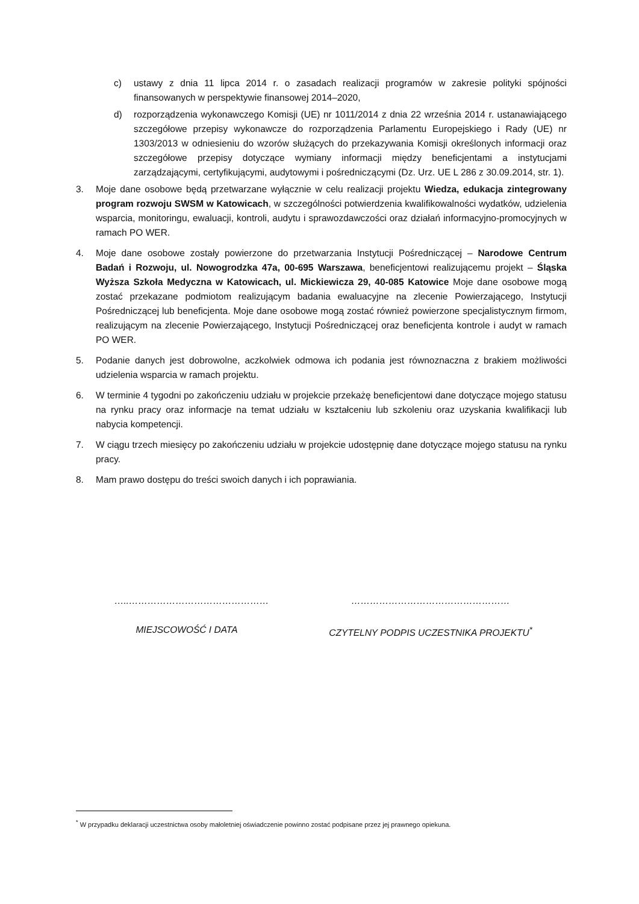c) ustawy z dnia 11 lipca 2014 r. o zasadach realizacji programów w zakresie polityki spójności finansowanych w perspektywie finansowej 2014–2020,
d) rozporządzenia wykonawczego Komisji (UE) nr 1011/2014 z dnia 22 września 2014 r. ustanawiającego szczegółowe przepisy wykonawcze do rozporządzenia Parlamentu Europejskiego i Rady (UE) nr 1303/2013 w odniesieniu do wzorów służących do przekazywania Komisji określonych informacji oraz szczegółowe przepisy dotyczące wymiany informacji między beneficjentami a instytucjami zarządzającymi, certyfikującymi, audytowymi i pośredniczącymi (Dz. Urz. UE L 286 z 30.09.2014, str. 1).
3. Moje dane osobowe będą przetwarzane wyłącznie w celu realizacji projektu Wiedza, edukacja zintegrowany program rozwoju SWSM w Katowicach, w szczególności potwierdzenia kwalifikowalności wydatków, udzielenia wsparcia, monitoringu, ewaluacji, kontroli, audytu i sprawozdawczości oraz działań informacyjno-promocyjnych w ramach PO WER.
4. Moje dane osobowe zostały powierzone do przetwarzania Instytucji Pośredniczącej – Narodowe Centrum Badań i Rozwoju, ul. Nowogrodzka 47a, 00-695 Warszawa, beneficjentowi realizującemu projekt – Śląska Wyższa Szkoła Medyczna w Katowicach, ul. Mickiewicza 29, 40-085 Katowice Moje dane osobowe mogą zostać przekazane podmiotom realizującym badania ewaluacyjne na zlecenie Powierzającego, Instytucji Pośredniczącej lub beneficjenta. Moje dane osobowe mogą zostać również powierzone specjalistycznym firmom, realizującym na zlecenie Powierzającego, Instytucji Pośredniczącej oraz beneficjenta kontrole i audyt w ramach PO WER.
5. Podanie danych jest dobrowolne, aczkolwiek odmowa ich podania jest równoznaczna z brakiem możliwości udzielenia wsparcia w ramach projektu.
6. W terminie 4 tygodni po zakończeniu udziału w projekcie przekażę beneficjentowi dane dotyczące mojego statusu na rynku pracy oraz informacje na temat udziału w kształceniu lub szkoleniu oraz uzyskania kwalifikacji lub nabycia kompetencji.
7. W ciągu trzech miesięcy po zakończeniu udziału w projekcie udostępnię dane dotyczące mojego statusu na rynku pracy.
8. Mam prawo dostępu do treści swoich danych i ich poprawiania.
…..………………………………………
MIEJSCOWOŚĆ I DATA
……………………………………………
CZYTELNY PODPIS UCZESTNIKA PROJEKTU<sup>*</sup>
<sup>*</sup> W przypadku deklaracji uczestnictwa osoby małoletniej oświadczenie powinno zostać podpisane przez jej prawnego opiekuna.